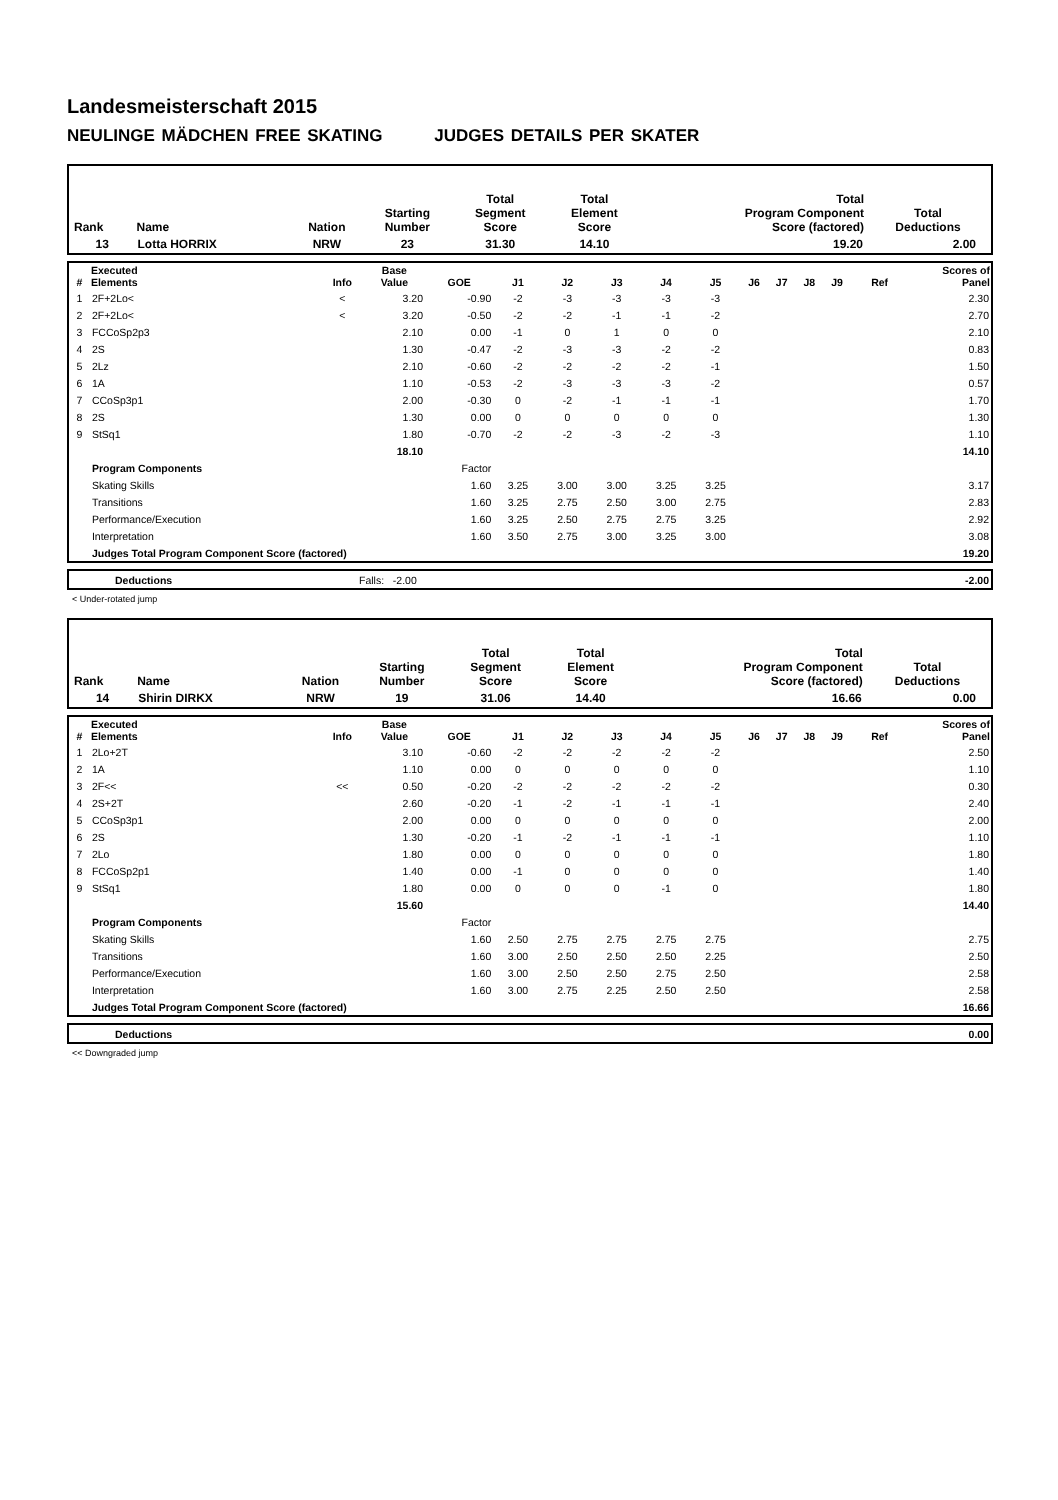Landesmeisterschaft 2015
NEULINGE MÄDCHEN FREE SKATING JUDGES DETAILS PER SKATER
| Rank | Name | Nation | Starting Number | Total Segment Score | Total Element Score | Total Program Component Score (factored) | Total Deductions |
| --- | --- | --- | --- | --- | --- | --- | --- |
| 13 | Lotta HORRIX | NRW | 23 | 31.30 | 14.10 | 19.20 | 2.00 |
| # | Executed Elements | Info | Base Value | GOE | J1 | J2 | J3 | J4 | J5 | J6 | J7 | J8 | J9 | Ref | Scores of Panel |
| --- | --- | --- | --- | --- | --- | --- | --- | --- | --- | --- | --- | --- | --- | --- | --- |
| 1 | 2F+2Lo< | < | 3.20 | -0.90 | -2 | -3 | -3 | -3 | -3 | | | | | | 2.30 |
| 2 | 2F+2Lo< | < | 3.20 | -0.50 | -2 | -2 | -1 | -1 | -2 | | | | | | 2.70 |
| 3 | FCCoSp2p3 | | 2.10 | 0.00 | -1 | 0 | 1 | 0 | 0 | | | | | | 2.10 |
| 4 | 2S | | 1.30 | -0.47 | -2 | -3 | -3 | -2 | -2 | | | | | | 0.83 |
| 5 | 2Lz | | 2.10 | -0.60 | -2 | -2 | -2 | -2 | -1 | | | | | | 1.50 |
| 6 | 1A | | 1.10 | -0.53 | -2 | -3 | -3 | -3 | -2 | | | | | | 0.57 |
| 7 | CCoSp3p1 | | 2.00 | -0.30 | 0 | -2 | -1 | -1 | -1 | | | | | | 1.70 |
| 8 | 2S | | 1.30 | 0.00 | 0 | 0 | 0 | 0 | 0 | | | | | | 1.30 |
| 9 | StSq1 | | 1.80 | -0.70 | -2 | -2 | -3 | -2 | -3 | | | | | | 1.10 |
| | | | 18.10 | | | | | | | | | | | | 14.10 |
| | Program Components | | | Factor | | | | | | | | | | | |
| | Skating Skills | | | 1.60 | 3.25 | 3.00 | 3.00 | 3.25 | 3.25 | | | | | | 3.17 |
| | Transitions | | | 1.60 | 3.25 | 2.75 | 2.50 | 3.00 | 2.75 | | | | | | 2.83 |
| | Performance/Execution | | | 1.60 | 3.25 | 2.50 | 2.75 | 2.75 | 3.25 | | | | | | 2.92 |
| | Interpretation | | | 1.60 | 3.50 | 2.75 | 3.00 | 3.25 | 3.00 | | | | | | 3.08 |
| | Judges Total Program Component Score (factored) | | | | | | | | | | | | | | 19.20 |
| | Deductions | Falls: -2.00 | -2.00 |
< Under-rotated jump
| Rank | Name | Nation | Starting Number | Total Segment Score | Total Element Score | Total Program Component Score (factored) | Total Deductions |
| --- | --- | --- | --- | --- | --- | --- | --- |
| 14 | Shirin DIRKX | NRW | 19 | 31.06 | 14.40 | 16.66 | 0.00 |
| # | Executed Elements | Info | Base Value | GOE | J1 | J2 | J3 | J4 | J5 | J6 | J7 | J8 | J9 | Ref | Scores of Panel |
| --- | --- | --- | --- | --- | --- | --- | --- | --- | --- | --- | --- | --- | --- | --- | --- |
| 1 | 2Lo+2T | | 3.10 | -0.60 | -2 | -2 | -2 | -2 | -2 | | | | | | 2.50 |
| 2 | 1A | | 1.10 | 0.00 | 0 | 0 | 0 | 0 | 0 | | | | | | 1.10 |
| 3 | 2F<< | << | 0.50 | -0.20 | -2 | -2 | -2 | -2 | -2 | | | | | | 0.30 |
| 4 | 2S+2T | | 2.60 | -0.20 | -1 | -2 | -1 | -1 | -1 | | | | | | 2.40 |
| 5 | CCoSp3p1 | | 2.00 | 0.00 | 0 | 0 | 0 | 0 | 0 | | | | | | 2.00 |
| 6 | 2S | | 1.30 | -0.20 | -1 | -2 | -1 | -1 | -1 | | | | | | 1.10 |
| 7 | 2Lo | | 1.80 | 0.00 | 0 | 0 | 0 | 0 | 0 | | | | | | 1.80 |
| 8 | FCCoSp2p1 | | 1.40 | 0.00 | -1 | 0 | 0 | 0 | 0 | | | | | | 1.40 |
| 9 | StSq1 | | 1.80 | 0.00 | 0 | 0 | 0 | -1 | 0 | | | | | | 1.80 |
| | | | 15.60 | | | | | | | | | | | | 14.40 |
| | Program Components | | | Factor | | | | | | | | | | | |
| | Skating Skills | | | 1.60 | 2.50 | 2.75 | 2.75 | 2.75 | 2.75 | | | | | | 2.75 |
| | Transitions | | | 1.60 | 3.00 | 2.50 | 2.50 | 2.50 | 2.25 | | | | | | 2.50 |
| | Performance/Execution | | | 1.60 | 3.00 | 2.50 | 2.50 | 2.75 | 2.50 | | | | | | 2.58 |
| | Interpretation | | | 1.60 | 3.00 | 2.75 | 2.25 | 2.50 | 2.50 | | | | | | 2.58 |
| | Judges Total Program Component Score (factored) | | | | | | | | | | | | | | 16.66 |
| | Deductions | | 0.00 |
<< Downgraded jump